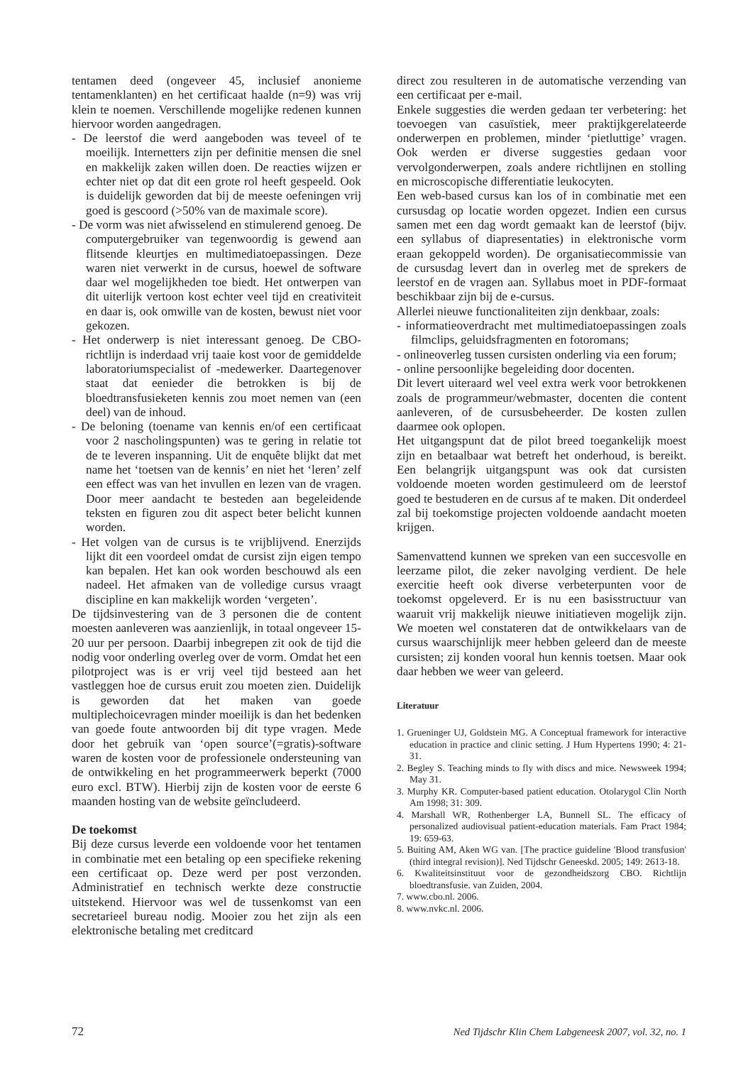tentamen deed (ongeveer 45, inclusief anonieme tentamenklanten) en het certificaat haalde (n=9) was vrij klein te noemen. Verschillende mogelijke redenen kunnen hiervoor worden aangedragen.
- De leerstof die werd aangeboden was teveel of te moeilijk. Internetters zijn per definitie mensen die snel en makkelijk zaken willen doen. De reacties wijzen er echter niet op dat dit een grote rol heeft gespeeld. Ook is duidelijk geworden dat bij de meeste oefeningen vrij goed is gescoord (>50% van de maximale score).
- De vorm was niet afwisselend en stimulerend genoeg. De computergebruiker van tegenwoordig is gewend aan flitsende kleurtjes en multimediatoepassingen. Deze waren niet verwerkt in de cursus, hoewel de software daar wel mogelijkheden toe biedt. Het ontwerpen van dit uiterlijk vertoon kost echter veel tijd en creativiteit en daar is, ook omwille van de kosten, bewust niet voor gekozen.
- Het onderwerp is niet interessant genoeg. De CBO-richtlijn is inderdaad vrij taaie kost voor de gemiddelde laboratoriumspecialist of -medewerker. Daartegenover staat dat eenieder die betrokken is bij de bloedtransfusieketen kennis zou moet nemen van (een deel) van de inhoud.
- De beloning (toename van kennis en/of een certificaat voor 2 nascholingspunten) was te gering in relatie tot de te leveren inspanning. Uit de enquête blijkt dat met name het ‘toetsen van de kennis’ en niet het ‘leren’ zelf een effect was van het invullen en lezen van de vragen. Door meer aandacht te besteden aan begeleidende teksten en figuren zou dit aspect beter belicht kunnen worden.
- Het volgen van de cursus is te vrijblijvend. Enerzijds lijkt dit een voordeel omdat de cursist zijn eigen tempo kan bepalen. Het kan ook worden beschouwd als een nadeel. Het afmaken van de volledige cursus vraagt discipline en kan makkelijk worden ‘vergeten’.
De tijdsinvestering van de 3 personen die de content moesten aanleveren was aanzienlijk, in totaal ongeveer 15-20 uur per persoon. Daarbij inbegrepen zit ook de tijd die nodig voor onderling overleg over de vorm. Omdat het een pilotproject was is er vrij veel tijd besteed aan het vastleggen hoe de cursus eruit zou moeten zien. Duidelijk is geworden dat het maken van goede multiplechoicevragen minder moeilijk is dan het bedenken van goede foute antwoorden bij dit type vragen. Mede door het gebruik van ‘open source’(=gratis)-software waren de kosten voor de professionele ondersteuning van de ontwikkeling en het programmeerwerk beperkt (7000 euro excl. BTW). Hierbij zijn de kosten voor de eerste 6 maanden hosting van de website geïncludeerd.
De toekomst
Bij deze cursus leverde een voldoende voor het tentamen in combinatie met een betaling op een specifieke rekening een certificaat op. Deze werd per post verzonden. Administratief en technisch werkte deze constructie uitstekend. Hiervoor was wel de tussenkomst van een secretarieel bureau nodig. Mooier zou het zijn als een elektronische betaling met creditcard
direct zou resulteren in de automatische verzending van een certificaat per e-mail.
Enkele suggesties die werden gedaan ter verbetering: het toevoegen van casuïstiek, meer praktijkgerelateerde onderwerpen en problemen, minder ‘pietluttige’ vragen. Ook werden er diverse suggesties gedaan voor vervolgonderwerpen, zoals andere richtlijnen en stolling en microscopische differentiatie leukocyten.
Een web-based cursus kan los of in combinatie met een cursusdag op locatie worden opgezet. Indien een cursus samen met een dag wordt gemaakt kan de leerstof (bijv. een syllabus of diapresentaties) in elektronische vorm eraan gekoppeld worden). De organisatiecommissie van de cursusdag levert dan in overleg met de sprekers de leerstof en de vragen aan. Syllabus moet in PDF-formaat beschikbaar zijn bij de e-cursus.
Allerlei nieuwe functionaliteiten zijn denkbaar, zoals:
- informatieoverdracht met multimediatoepassingen zoals filmclips, geluidsfragmenten en fotoromans;
- onlineoverleg tussen cursisten onderling via een forum;
- online persoonlijke begeleiding door docenten.
Dit levert uiteraard wel veel extra werk voor betrokkenen zoals de programmeur/webmaster, docenten die content aanleveren, of de cursusbeheerder. De kosten zullen daarmee ook oplopen.
Het uitgangspunt dat de pilot breed toegankelijk moest zijn en betaalbaar wat betreft het onderhoud, is bereikt. Een belangrijk uitgangspunt was ook dat cursisten voldoende moeten worden gestimuleerd om de leerstof goed te bestuderen en de cursus af te maken. Dit onderdeel zal bij toekomstige projecten voldoende aandacht moeten krijgen.
Samenvattend kunnen we spreken van een succesvolle en leerzame pilot, die zeker navolging verdient. De hele exercitie heeft ook diverse verbeterpunten voor de toekomst opgeleverd. Er is nu een basisstructuur van waaruit vrij makkelijk nieuwe initiatieven mogelijk zijn. We moeten wel constateren dat de ontwikkelaars van de cursus waarschijnlijk meer hebben geleerd dan de meeste cursisten; zij konden vooral hun kennis toetsen. Maar ook daar hebben we weer van geleerd.
Literatuur
1. Grueninger UJ, Goldstein MG. A Conceptual framework for interactive education in practice and clinic setting. J Hum Hypertens 1990; 4: 21-31.
2. Begley S. Teaching minds to fly with discs and mice. Newsweek 1994; May 31.
3. Murphy KR. Computer-based patient education. Otolarygol Clin North Am 1998; 31: 309.
4. Marshall WR, Rothenberger LA, Bunnell SL. The efficacy of personalized audiovisual patient-education materials. Fam Pract 1984; 19: 659-63.
5. Buiting AM, Aken WG van. [The practice guideline 'Blood transfusion' (third integral revision)]. Ned Tijdschr Geneeskd. 2005; 149: 2613-18.
6. Kwaliteitsinstituut voor de gezondheidszorg CBO. Richtlijn bloedtransfusie. van Zuiden, 2004.
7. www.cbo.nl. 2006.
8. www.nvkc.nl. 2006.
72 Ned Tijdschr Klin Chem Labgeneesk 2007, vol. 32, no. 1